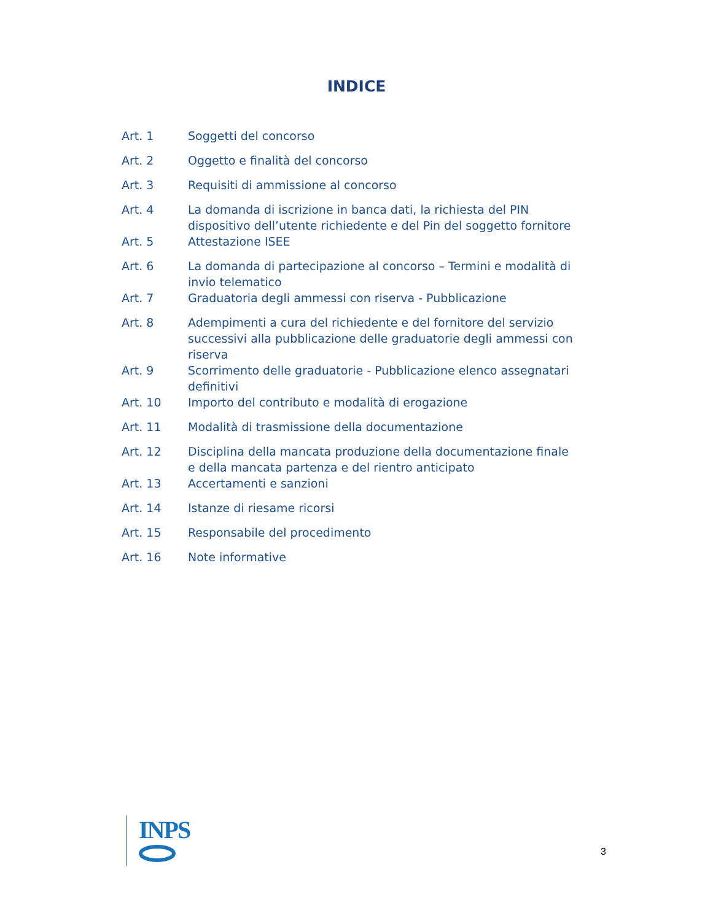INDICE
| Art. 1 | Soggetti del concorso |
| Art. 2 | Oggetto e finalità del concorso |
| Art. 3 | Requisiti di ammissione al concorso |
| Art. 4 | La domanda di iscrizione in banca dati, la richiesta del PIN dispositivo dell’utente richiedente e del Pin del soggetto fornitore |
| Art. 5 | Attestazione ISEE |
| Art. 6 | La domanda di partecipazione al concorso – Termini e modalità di invio telematico |
| Art. 7 | Graduatoria degli ammessi con riserva - Pubblicazione |
| Art. 8 | Adempimenti a cura del richiedente e del fornitore del servizio successivi alla pubblicazione delle graduatorie degli ammessi con riserva |
| Art. 9 | Scorrimento delle graduatorie - Pubblicazione elenco assegnatari definitivi |
| Art. 10 | Importo del contributo e modalità di erogazione |
| Art. 11 | Modalità di trasmissione della documentazione |
| Art. 12 | Disciplina della mancata produzione della documentazione finale e della mancata partenza e del rientro anticipato |
| Art. 13 | Accertamenti e sanzioni |
| Art. 14 | Istanze di riesame ricorsi |
| Art. 15 | Responsabile del procedimento |
| Art. 16 | Note informative |
INPS
3